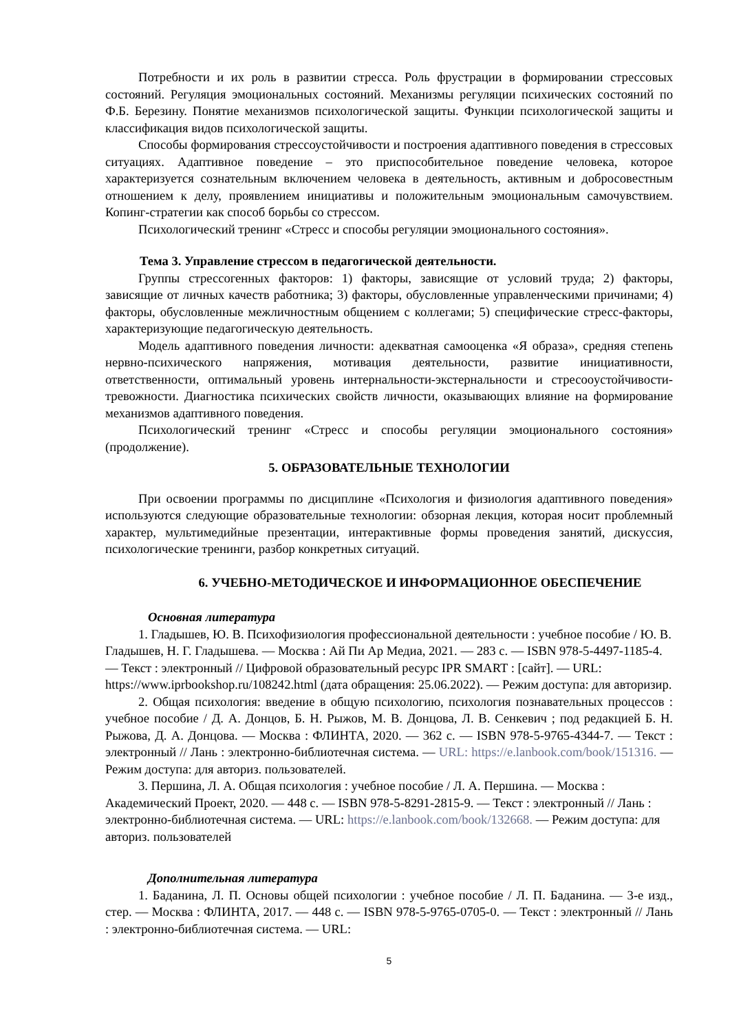Потребности и их роль в развитии стресса. Роль фрустрации в формировании стрессовых состояний. Регуляция эмоциональных состояний. Механизмы регуляции психических состояний по Ф.Б. Березину. Понятие механизмов психологической защиты. Функции психологической защиты и классификация видов психологической защиты.
Способы формирования стрессоустойчивости и построения адаптивного поведения в стрессовых ситуациях. Адаптивное поведение – это приспособительное поведение человека, которое характеризуется сознательным включением человека в деятельность, активным и добросовестным отношением к делу, проявлением инициативы и положительным эмоциональным самочувствием. Копинг-стратегии как способ борьбы со стрессом.
Психологический тренинг «Стресс и способы регуляции эмоционального состояния».
Тема 3. Управление стрессом в педагогической деятельности.
Группы стрессогенных факторов: 1) факторы, зависящие от условий труда; 2) факторы, зависящие от личных качеств работника; 3) факторы, обусловленные управленческими причинами; 4) факторы, обусловленные межличностным общением с коллегами; 5) специфические стресс-факторы, характеризующие педагогическую деятельность.
Модель адаптивного поведения личности: адекватная самооценка «Я образа», средняя степень нервно-психического напряжения, мотивация деятельности, развитие инициативности, ответственности, оптимальный уровень интернальности-экстернальности и стресоoустойчивости-тревожности. Диагностика психических свойств личности, оказывающих влияние на формирование механизмов адаптивного поведения.
Психологический тренинг «Стресс и способы регуляции эмоционального состояния» (продолжение).
5. ОБРАЗОВАТЕЛЬНЫЕ ТЕХНОЛОГИИ
При освоении программы по дисциплине «Психология и физиология адаптивного поведения» используются следующие образовательные технологии: обзорная лекция, которая носит проблемный характер, мультимедийные презентации, интерактивные формы проведения занятий, дискуссия, психологические тренинги, разбор конкретных ситуаций.
6. УЧЕБНО-МЕТОДИЧЕСКОЕ И ИНФОРМАЦИОННОЕ ОБЕСПЕЧЕНИЕ
Основная литература
1. Гладышев, Ю. В. Психофизиология профессиональной деятельности : учебное пособие / Ю. В. Гладышев, Н. Г. Гладышева. — Москва : Ай Пи Ар Медиа, 2021. — 283 c. — ISBN 978-5-4497-1185-4. — Текст : электронный // Цифровой образовательный ресурс IPR SMART : [сайт]. — URL: https://www.iprbookshop.ru/108242.html (дата обращения: 25.06.2022). — Режим доступа: для авторизир.
2. Общая психология: введение в общую психологию, психология познавательных процессов : учебное пособие / Д. А. Донцов, Б. Н. Рыжов, М. В. Донцова, Л. В. Сенкевич ; под редакцией Б. Н. Рыжова, Д. А. Донцова. — Москва : ФЛИНТА, 2020. — 362 с. — ISBN 978-5-9765-4344-7. — Текст : электронный // Лань : электронно-библиотечная система. — URL: https://e.lanbook.com/book/151316. — Режим доступа: для авториз. пользователей.
3. Першина, Л. А. Общая психология : учебное пособие / Л. А. Першина. — Москва : Академический Проект, 2020. — 448 с. — ISBN 978-5-8291-2815-9. — Текст : электронный // Лань : электронно-библиотечная система. — URL: https://e.lanbook.com/book/132668. — Режим доступа: для авториз. пользователей
Дополнительная литература
1. Баданина, Л. П. Основы общей психологии : учебное пособие / Л. П. Баданина. — 3-е изд., стер. — Москва : ФЛИНТА, 2017. — 448 с. — ISBN 978-5-9765-0705-0. — Текст : электронный // Лань : электронно-библиотечная система. — URL:
5